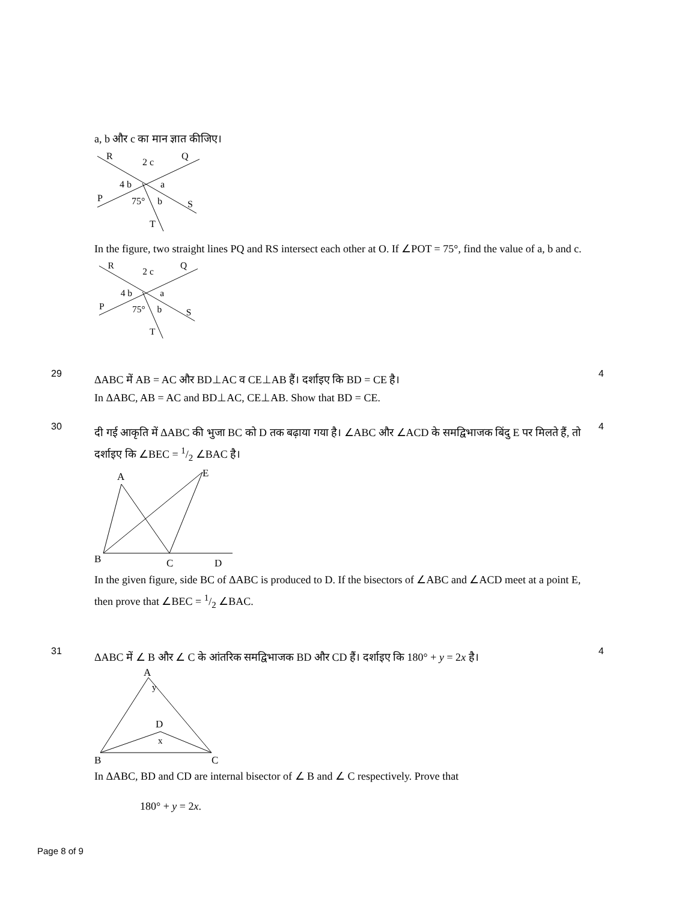a, b और c का मान ज्ञात कीजिए।
R
2 c
Q
4 b
a
P
75°
b
S
T
In the figure, two straight lines PQ and RS intersect each other at O. If ∠POT = 75°, find the value of a, b and c.
R
2 c
Q
4 b
a
P
75°
b
S
T
29
ΔABC में AB = AC और BD⊥AC व CE⊥AB हैं। दर्शाइए कि BD = CE है।
In ΔABC, AB = AC and BD⊥AC, CE⊥AB. Show that BD = CE.
4
30
दी गई आकृति में ΔABC की भुजा BC को D तक बढ़ाया गया है। ∠ABC और ∠ACD के समद्विभाजक बिंदु E पर मिलते हैं, तो दर्शाइए कि ∠BEC = 1/2 ∠BAC है।
A
E
B
C
D
In the given figure, side BC of ΔABC is produced to D. If the bisectors of ∠ABC and ∠ACD meet at a point E, then prove that ∠BEC = 1/2 ∠BAC.
4
31
ΔABC में ∠ B और ∠ C के आंतरिक समद्विभाजक BD और CD हैं। दर्शाइए कि 180° + y = 2x है।
A
y
D
x
B
C
In ΔABC, BD and CD are internal bisector of ∠ B and ∠ C respectively. Prove that
180° + y = 2x.
4
Page 8 of 9